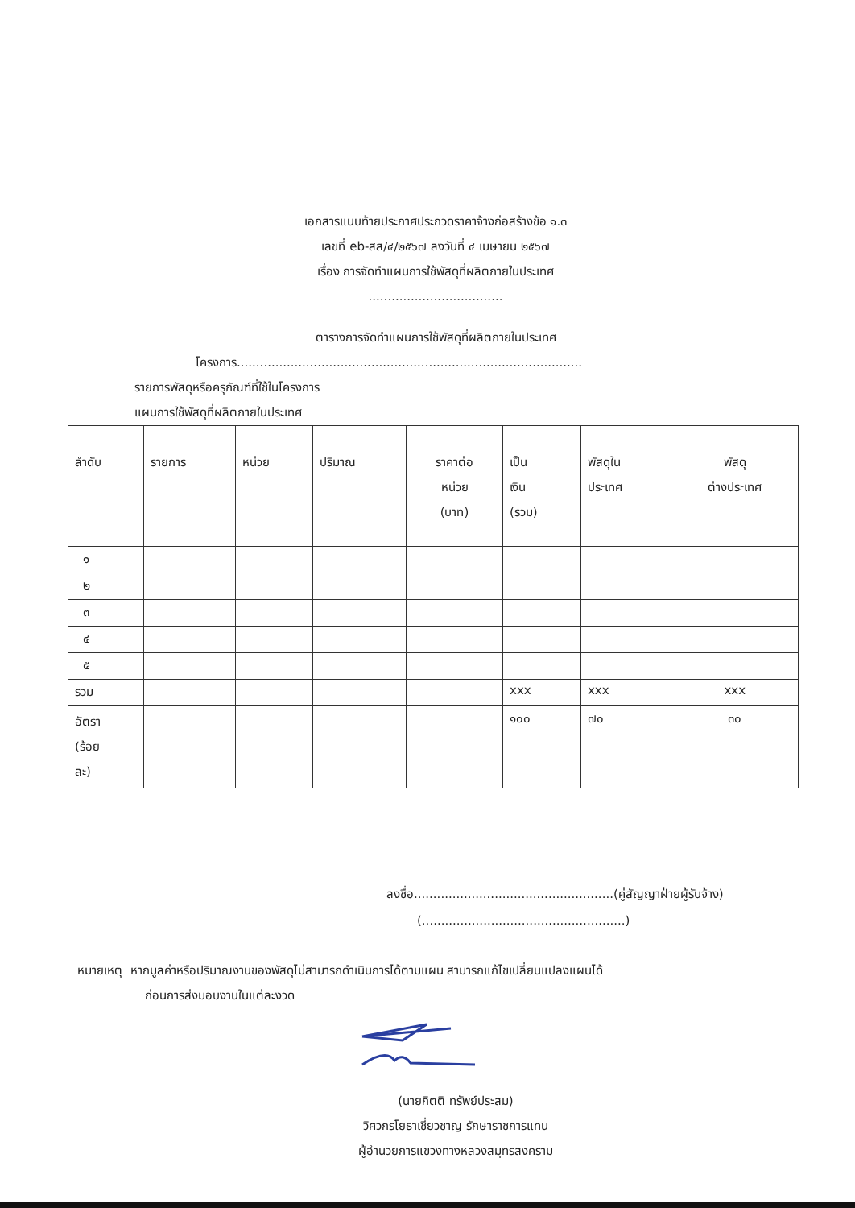เอกสารแนบท้ายประกาศประกวดราคาจ้างก่อสร้างข้อ ๑.๓
เลขที่ eb-สส/๔/๒๕๖๗ ลงวันที่ ๔ เมษายน ๒๕๖๗
เรื่อง การจัดทำแผนการใช้พัสดุที่ผลิตภายในประเทศ
...................................
ตารางการจัดทำแผนการใช้พัสดุที่ผลิตภายในประเทศ
โครงการ..........................................................................................
รายการพัสดุหรือครุภัณฑ์ที่ใช้ในโครงการ
แผนการใช้พัสดุที่ผลิตภายในประเทศ
| ลำดับ | รายการ | หน่วย | ปริมาณ | ราคาต่อ หน่วย (บาท) | เป็น เงิน (รวม) | พัสดุใน ประเทศ | พัสดุ ต่างประเทศ |
| --- | --- | --- | --- | --- | --- | --- | --- |
| ๑ | | | | | | | |
| ๒ | | | | | | | |
| ๓ | | | | | | | |
| ๔ | | | | | | | |
| ๕ | | | | | | | |
| รวม | | | | | xxx | xxx | xxx |
| อัตรา (ร้อย ละ) | | | | | ๑๐๐ | ๗๐ | ๓๐ |
ลงชื่อ....................................................(คู่สัญญาฝ่ายผู้รับจ้าง)
(.....................................................)
หมายเหตุ หากมูลค่าหรือปริมาณงานของพัสดุไม่สามารถดำเนินการได้ตามแผน สามารถแก้ไขเปลี่ยนแปลงแผนได้
ก่อนการส่งมอบงานในแต่ละงวด
(นายกิตติ ทรัพย์ประสม)
วิศวกรโยธาเชี่ยวชาญ รักษาราชการแทน
ผู้อำนวยการแขวงทางหลวงสมุทรสงคราม